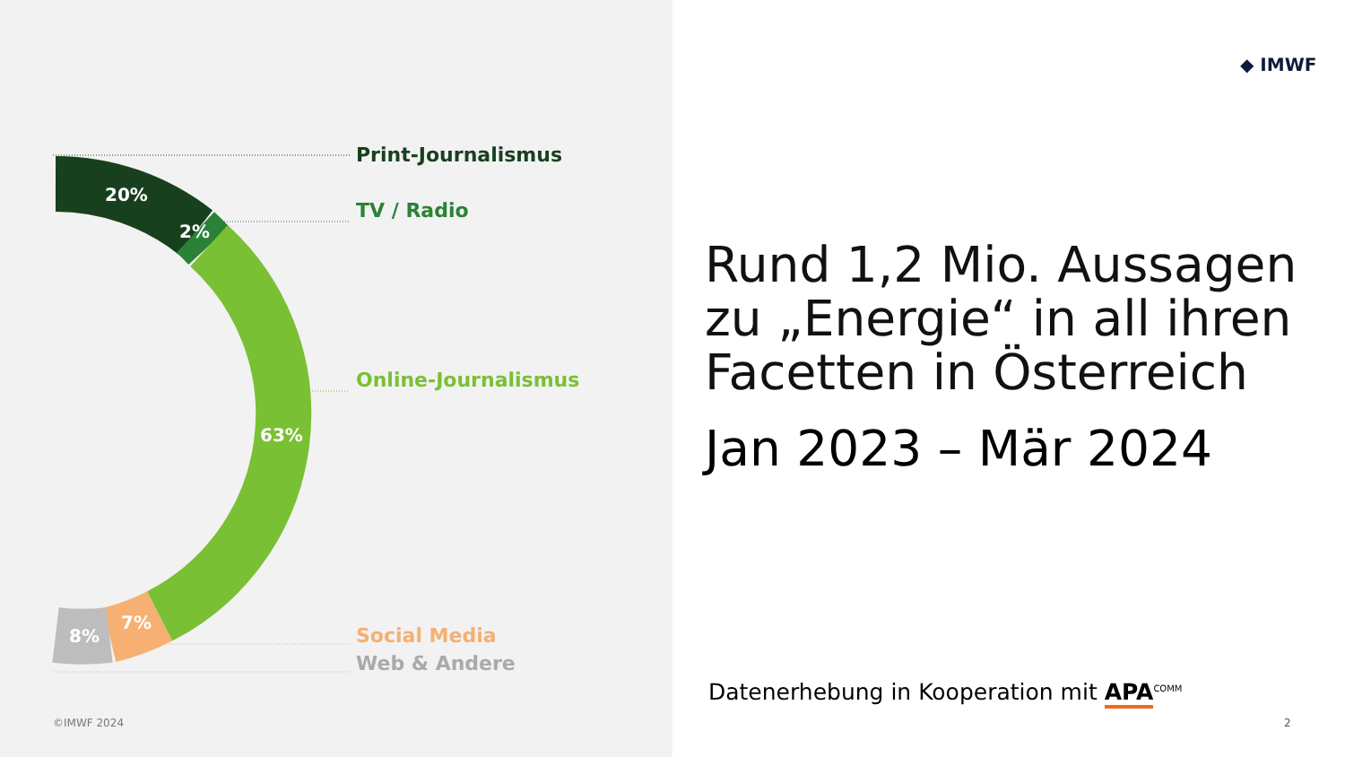20%
2%
63%
7%
8%
Print-Journalismus
TV / Radio
Online-Journalismus
Social Media
Web & Andere
©IMWF 2024
◆ IMWF
Rund 1,2 Mio. Aussagen
zu „Energie“ in all ihren
Facetten in Österreich
Jan 2023 – Mär 2024
Datenerhebung in Kooperation mit APA<sup>COMM</sup>
2